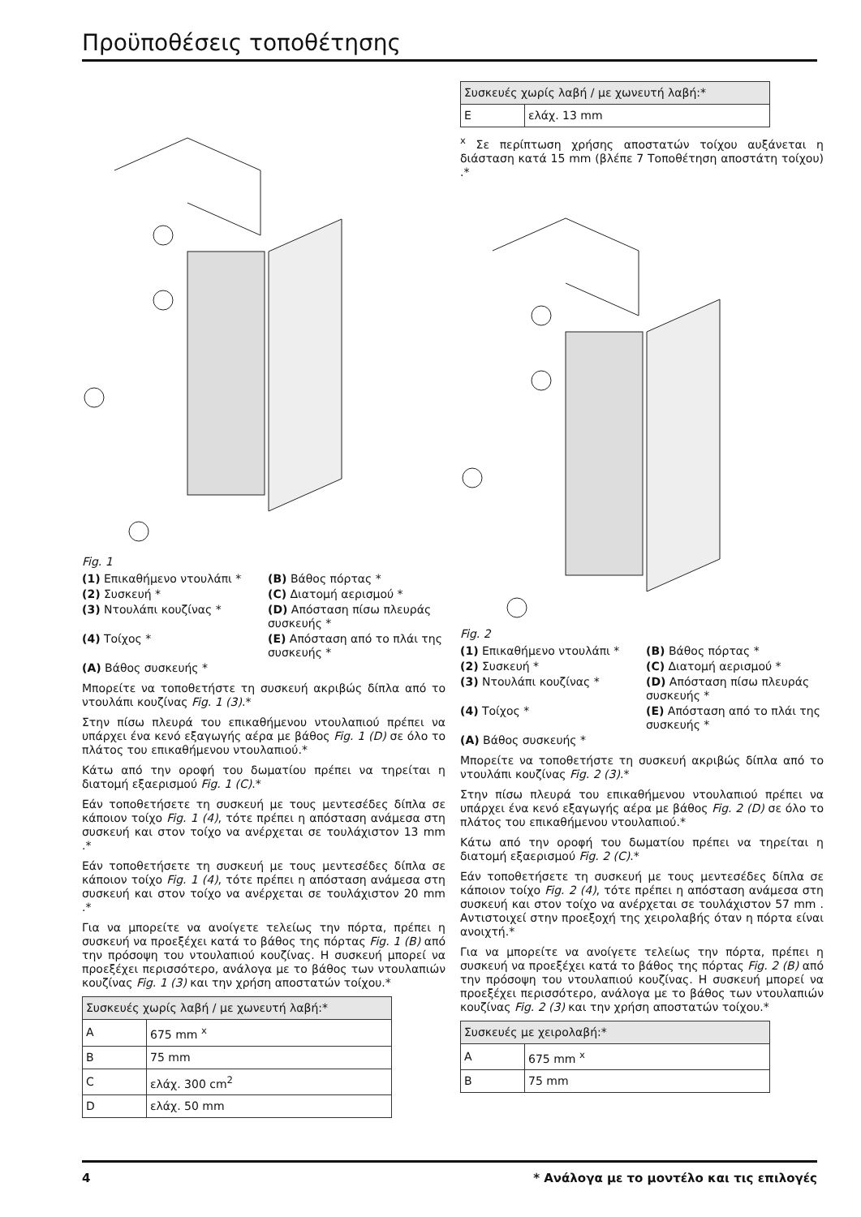Προϋποθέσεις τοποθέτησης
Fig. 1
(1) Επικαθήμενο ντουλάπι *
(B) Βάθος πόρτας *
(2) Συσκευή *
(C) Διατομή αερισμού *
(3) Ντουλάπι κουζίνας *
(D) Απόσταση πίσω πλευράς συσκευής *
(4) Τοίχος *
(E) Απόσταση από το πλάι της συσκευής *
(A) Βάθος συσκευής *
Μπορείτε να τοποθετήστε τη συσκευή ακριβώς δίπλα από το ντουλάπι κουζίνας Fig. 1 (3).*
Στην πίσω πλευρά του επικαθήμενου ντουλαπιού πρέπει να υπάρχει ένα κενό εξαγωγής αέρα με βάθος Fig. 1 (D) σε όλο το πλάτος του επικαθήμενου ντουλαπιού.*
Κάτω από την οροφή του δωματίου πρέπει να τηρείται η διατομή εξαερισμού Fig. 1 (C).*
Εάν τοποθετήσετε τη συσκευή με τους μεντεσέδες δίπλα σε κάποιον τοίχο Fig. 1 (4), τότε πρέπει η απόσταση ανάμεσα στη συσκευή και στον τοίχο να ανέρχεται σε τουλάχιστον 13 mm .*
Εάν τοποθετήσετε τη συσκευή με τους μεντεσέδες δίπλα σε κάποιον τοίχο Fig. 1 (4), τότε πρέπει η απόσταση ανάμεσα στη συσκευή και στον τοίχο να ανέρχεται σε τουλάχιστον 20 mm .*
Για να μπορείτε να ανοίγετε τελείως την πόρτα, πρέπει η συσκευή να προεξέχει κατά το βάθος της πόρτας Fig. 1 (B) από την πρόσοψη του ντουλαπιού κουζίνας. Η συσκευή μπορεί να προεξέχει περισσότερο, ανάλογα με το βάθος των ντουλαπιών κουζίνας Fig. 1 (3) και την χρήση αποστατών τοίχου.*
| Συσκευές χωρίς λαβή / με χωνευτή λαβή:* | |
| --- | --- |
| A | 675 mm <sup>x</sup> |
| B | 75 mm |
| C | ελάχ. 300 cm<sup>2</sup> |
| D | ελάχ. 50 mm |
| Συσκευές χωρίς λαβή / με χωνευτή λαβή:* | |
| --- | --- |
| E | ελάχ. 13 mm |
<sup>x</sup> Σε περίπτωση χρήσης αποστατών τοίχου αυξάνεται η διάσταση κατά 15 mm (βλέπε 7 Τοποθέτηση αποστάτη τοίχου) .*
Fig. 2
(1) Επικαθήμενο ντουλάπι *
(B) Βάθος πόρτας *
(2) Συσκευή *
(C) Διατομή αερισμού *
(3) Ντουλάπι κουζίνας *
(D) Απόσταση πίσω πλευράς συσκευής *
(4) Τοίχος *
(E) Απόσταση από το πλάι της συσκευής *
(A) Βάθος συσκευής *
Μπορείτε να τοποθετήστε τη συσκευή ακριβώς δίπλα από το ντουλάπι κουζίνας Fig. 2 (3).*
Στην πίσω πλευρά του επικαθήμενου ντουλαπιού πρέπει να υπάρχει ένα κενό εξαγωγής αέρα με βάθος Fig. 2 (D) σε όλο το πλάτος του επικαθήμενου ντουλαπιού.*
Κάτω από την οροφή του δωματίου πρέπει να τηρείται η διατομή εξαερισμού Fig. 2 (C).*
Εάν τοποθετήσετε τη συσκευή με τους μεντεσέδες δίπλα σε κάποιον τοίχο Fig. 2 (4), τότε πρέπει η απόσταση ανάμεσα στη συσκευή και στον τοίχο να ανέρχεται σε τουλάχιστον 57 mm . Αντιστοιχεί στην προεξοχή της χειρολαβής όταν η πόρτα είναι ανοιχτή.*
Για να μπορείτε να ανοίγετε τελείως την πόρτα, πρέπει η συσκευή να προεξέχει κατά το βάθος της πόρτας Fig. 2 (B) από την πρόσοψη του ντουλαπιού κουζίνας. Η συσκευή μπορεί να προεξέχει περισσότερο, ανάλογα με το βάθος των ντουλαπιών κουζίνας Fig. 2 (3) και την χρήση αποστατών τοίχου.*
| Συσκευές με χειρολαβή:* | |
| --- | --- |
| A | 675 mm <sup>x</sup> |
| B | 75 mm |
4 * Ανάλογα με το μοντέλο και τις επιλογές